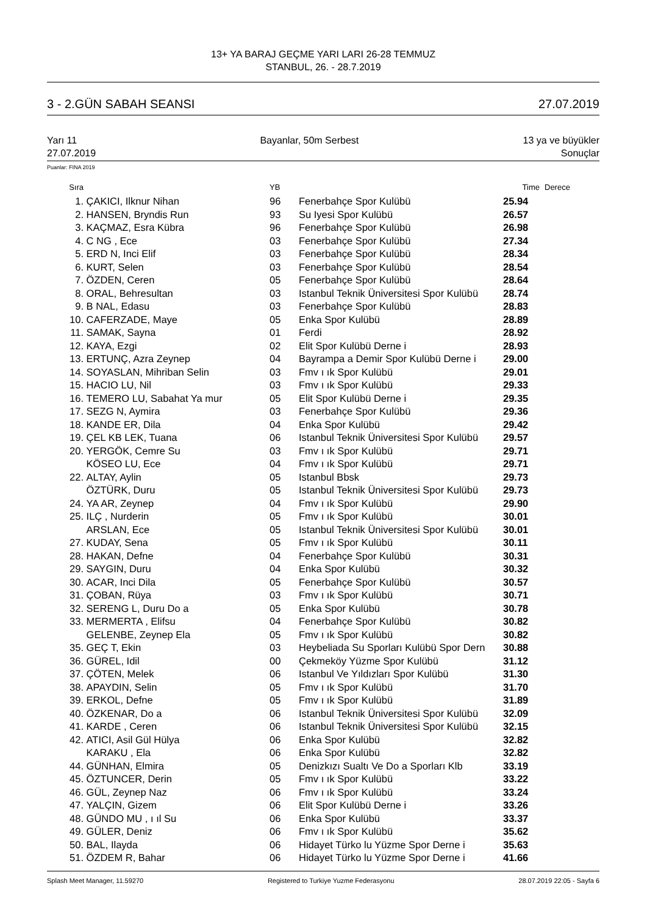13+ YA BARAJ GEÇME YARI LARI 26-28 TEMMUZ
STANBUL, 26. - 28.7.2019
3 - 2.GÜN SABAH SEANSI 27.07.2019
Yarı 11
27.07.2019 Bayanlar, 50m Serbest 13 ya ve büyükler
Sonuçlar
Puanlar: FINA 2019
| Sıra | | YB | | Time | Derece |
| --- | --- | --- | --- | --- | --- |
| 1. | ÇAKICI, Ilknur Nihan | 96 | Fenerbahçe Spor Kulübü | 25.94 | |
| 2. | HANSEN, Bryndis Run | 93 | Su Iyesi Spor Kulübü | 26.57 | |
| 3. | KAÇMAZ, Esra Kübra | 96 | Fenerbahçe Spor Kulübü | 26.98 | |
| 4. | C NG , Ece | 03 | Fenerbahçe Spor Kulübü | 27.34 | |
| 5. | ERD N, Inci Elif | 03 | Fenerbahçe Spor Kulübü | 28.34 | |
| 6. | KURT, Selen | 03 | Fenerbahçe Spor Kulübü | 28.54 | |
| 7. | ÖZDEN, Ceren | 05 | Fenerbahçe Spor Kulübü | 28.64 | |
| 8. | ORAL, Behresultan | 03 | Istanbul Teknik Üniversitesi Spor Kulübü | 28.74 | |
| 9. | B NAL, Edasu | 03 | Fenerbahçe Spor Kulübü | 28.83 | |
| 10. | CAFERZADE, Maye | 05 | Enka Spor Kulübü | 28.89 | |
| 11. | SAMAK, Sayna | 01 | Ferdi | 28.92 | |
| 12. | KAYA, Ezgi | 02 | Elit Spor Kulübü Derne i | 28.93 | |
| 13. | ERTUNÇ, Azra Zeynep | 04 | Bayrampa a Demir Spor Kulübü Derne i | 29.00 | |
| 14. | SOYASLAN, Mihriban Selin | 03 | Fmv ı ık Spor Kulübü | 29.01 | |
| 15. | HACIO LU, Nil | 03 | Fmv ı ık Spor Kulübü | 29.33 | |
| 16. | TEMERO LU, Sabahat Ya mur | 05 | Elit Spor Kulübü Derne i | 29.35 | |
| 17. | SEZG N, Aymira | 03 | Fenerbahçe Spor Kulübü | 29.36 | |
| 18. | KANDE ER, Dila | 04 | Enka Spor Kulübü | 29.42 | |
| 19. | ÇEL KB LEK, Tuana | 06 | Istanbul Teknik Üniversitesi Spor Kulübü | 29.57 | |
| 20. | YERGÖK, Cemre Su | 03 | Fmv ı ık Spor Kulübü | 29.71 | |
| | KÖSEO LU, Ece | 04 | Fmv ı ık Spor Kulübü | 29.71 | |
| 22. | ALTAY, Aylin | 05 | Istanbul Bbsk | 29.73 | |
| | ÖZTÜRK, Duru | 05 | Istanbul Teknik Üniversitesi Spor Kulübü | 29.73 | |
| 24. | YA AR, Zeynep | 04 | Fmv ı ık Spor Kulübü | 29.90 | |
| 25. | ILÇ , Nurderin | 05 | Fmv ı ık Spor Kulübü | 30.01 | |
| | ARSLAN, Ece | 05 | Istanbul Teknik Üniversitesi Spor Kulübü | 30.01 | |
| 27. | KUDAY, Sena | 05 | Fmv ı ık Spor Kulübü | 30.11 | |
| 28. | HAKAN, Defne | 04 | Fenerbahçe Spor Kulübü | 30.31 | |
| 29. | SAYGIN, Duru | 04 | Enka Spor Kulübü | 30.32 | |
| 30. | ACAR, Inci Dila | 05 | Fenerbahçe Spor Kulübü | 30.57 | |
| 31. | ÇOBAN, Rüya | 03 | Fmv ı ık Spor Kulübü | 30.71 | |
| 32. | SERENG L, Duru Do a | 05 | Enka Spor Kulübü | 30.78 | |
| 33. | MERMERTA , Elifsu | 04 | Fenerbahçe Spor Kulübü | 30.82 | |
| | GELENBE, Zeynep Ela | 05 | Fmv ı ık Spor Kulübü | 30.82 | |
| 35. | GEÇ T, Ekin | 03 | Heybeliada Su Sporları Kulübü Spor Dern | 30.88 | |
| 36. | GÜREL, Idil | 00 | Çekmeköy Yüzme Spor Kulübü | 31.12 | |
| 37. | ÇÖTEN, Melek | 06 | Istanbul Ve Yıldızları Spor Kulübü | 31.30 | |
| 38. | APAYDIN, Selin | 05 | Fmv ı ık Spor Kulübü | 31.70 | |
| 39. | ERKOL, Defne | 05 | Fmv ı ık Spor Kulübü | 31.89 | |
| 40. | ÖZKENAR, Do a | 06 | Istanbul Teknik Üniversitesi Spor Kulübü | 32.09 | |
| 41. | KARDE , Ceren | 06 | Istanbul Teknik Üniversitesi Spor Kulübü | 32.15 | |
| 42. | ATICI, Asil Gül Hülya | 06 | Enka Spor Kulübü | 32.82 | |
| | KARAKU , Ela | 06 | Enka Spor Kulübü | 32.82 | |
| 44. | GÜNHAN, Elmira | 05 | Denizkızı Sualtı Ve Do a Sporları Klb | 33.19 | |
| 45. | ÖZTUNCER, Derin | 05 | Fmv ı ık Spor Kulübü | 33.22 | |
| 46. | GÜL, Zeynep Naz | 06 | Fmv ı ık Spor Kulübü | 33.24 | |
| 47. | YALÇIN, Gizem | 06 | Elit Spor Kulübü Derne i | 33.26 | |
| 48. | GÜNDO MU , ı ıl Su | 06 | Enka Spor Kulübü | 33.37 | |
| 49. | GÜLER, Deniz | 06 | Fmv ı ık Spor Kulübü | 35.62 | |
| 50. | BAL, Ilayda | 06 | Hidayet Türko lu Yüzme Spor Derne i | 35.63 | |
| 51. | ÖZDEM R, Bahar | 06 | Hidayet Türko lu Yüzme Spor Derne i | 41.66 | |
Splash Meet Manager, 11.59270 Registered to Turkiye Yuzme Federasyonu 28.07.2019 22:05 - Sayfa 6